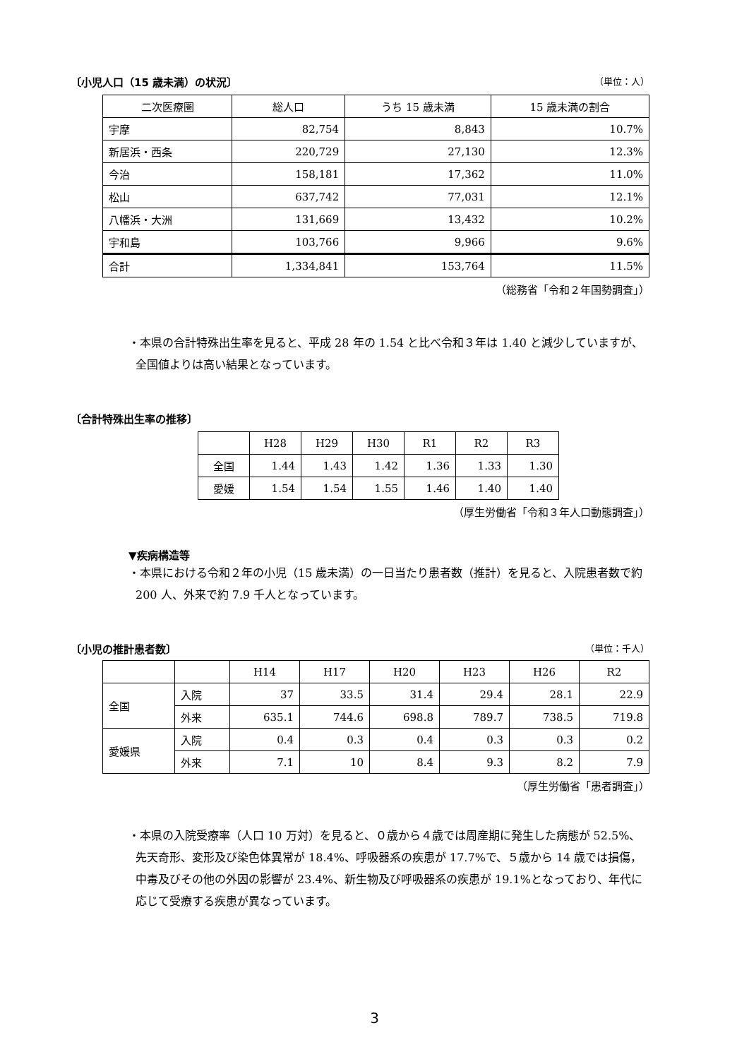〔小児人口（15 歳未満）の状況〕 （単位：人）
| 二次医療圏 | 総人口 | うち 15 歳未満 | 15 歳未満の割合 |
| --- | --- | --- | --- |
| 宇摩 | 82,754 | 8,843 | 10.7% |
| 新居浜・西条 | 220,729 | 27,130 | 12.3% |
| 今治 | 158,181 | 17,362 | 11.0% |
| 松山 | 637,742 | 77,031 | 12.1% |
| 八幡浜・大洲 | 131,669 | 13,432 | 10.2% |
| 宇和島 | 103,766 | 9,966 | 9.6% |
| 合計 | 1,334,841 | 153,764 | 11.5% |
（総務省「令和２年国勢調査」）
・本県の合計特殊出生率を見ると、平成 28 年の 1.54 と比べ令和３年は 1.40 と減少していますが、全国値よりは高い結果となっています。
〔合計特殊出生率の推移〕
| | H28 | H29 | H30 | R1 | R2 | R3 |
| 全国 | 1.44 | 1.43 | 1.42 | 1.36 | 1.33 | 1.30 |
| 愛媛 | 1.54 | 1.54 | 1.55 | 1.46 | 1.40 | 1.40 |
（厚生労働省「令和３年人口動態調査」）
▼疾病構造等
・本県における令和２年の小児（15 歳未満）の一日当たり患者数（推計）を見ると、入院患者数で約 200 人、外来で約 7.9 千人となっています。
〔小児の推計患者数〕 （単位：千人）
| | | H14 | H17 | H20 | H23 | H26 | R2 |
| 全国 | 入院 | 37 | 33.5 | 31.4 | 29.4 | 28.1 | 22.9 |
| | 外来 | 635.1 | 744.6 | 698.8 | 789.7 | 738.5 | 719.8 |
| 愛媛県 | 入院 | 0.4 | 0.3 | 0.4 | 0.3 | 0.3 | 0.2 |
| | 外来 | 7.1 | 10 | 8.4 | 9.3 | 8.2 | 7.9 |
（厚生労働省「患者調査」）
・本県の入院受療率（人口 10 万対）を見ると、０歳から４歳では周産期に発生した病態が 52.5%、先天奇形、変形及び染色体異常が 18.4%、呼吸器系の疾患が 17.7%で、５歳から 14 歳では損傷，中毒及びその他の外因の影響が 23.4%、新生物及び呼吸器系の疾患が 19.1%となっており、年代に応じて受療する疾患が異なっています。
3